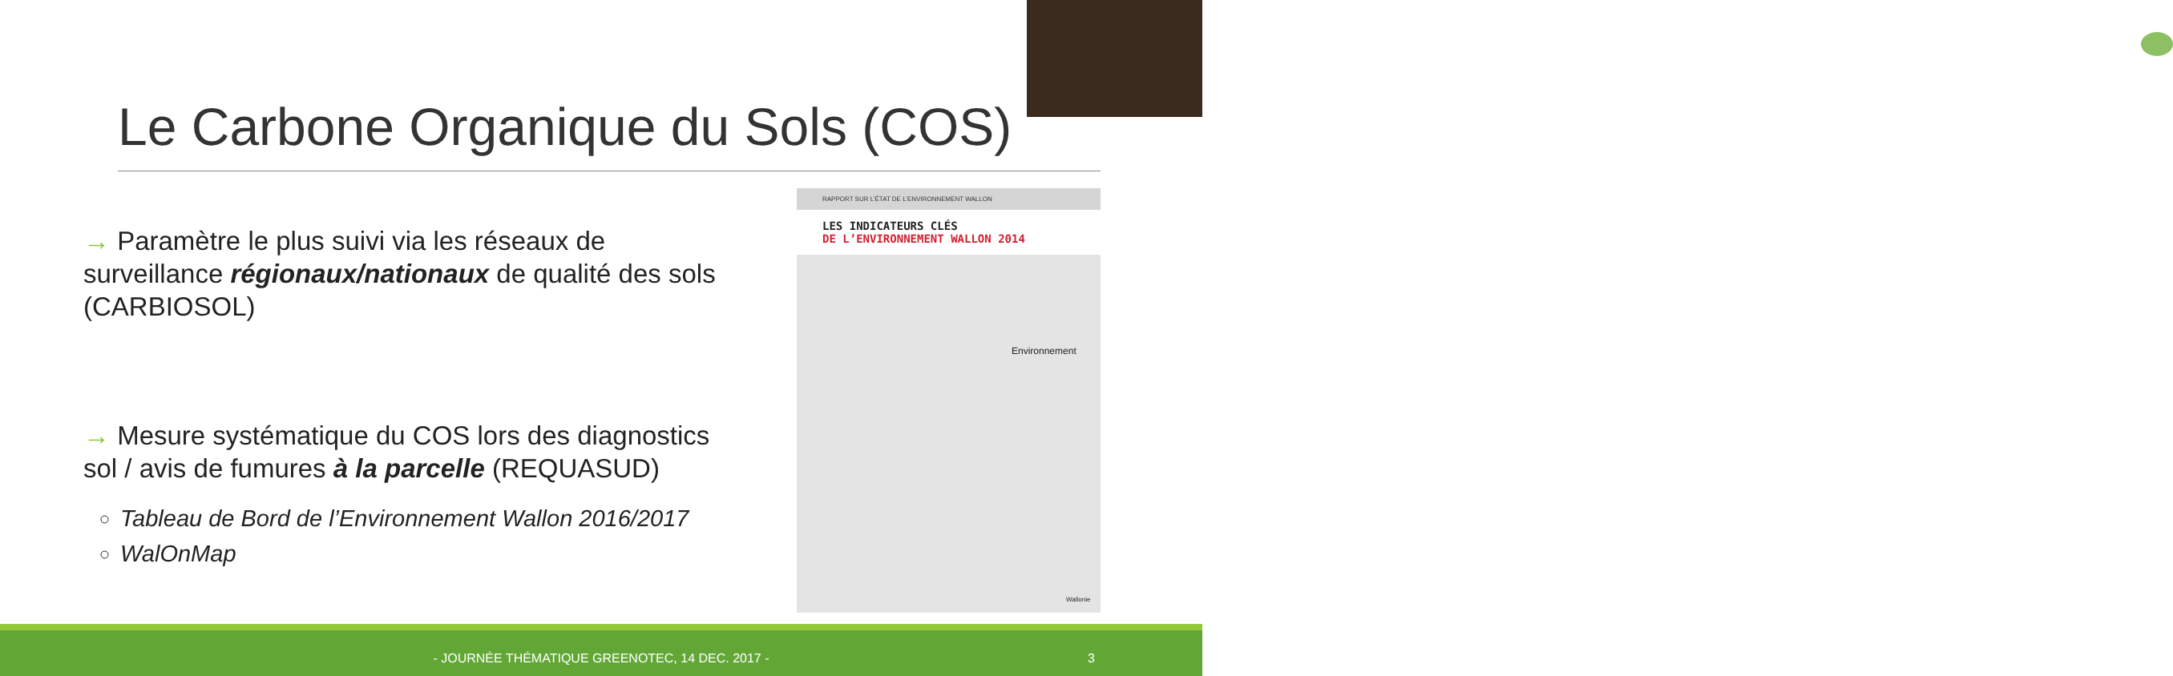Le Carbone Organique du Sols (COS)
→ Paramètre le plus suivi via les réseaux de surveillance régionaux/nationaux de qualité des sols (CARBIOSOL)
→ Mesure systématique du COS lors des diagnostics sol / avis de fumures à la parcelle (REQUASUD)
Tableau de Bord de l’Environnement Wallon 2016/2017
WalOnMap
RAPPORT SUR L’ÉTAT DE L’ENVIRONNEMENT WALLON
LES INDICATEURS CLÉS
DE L’ENVIRONNEMENT WALLON 2014
Environnement
Wallonie
- JOURNÉE THÉMATIQUE GREENOTEC, 14 DEC. 2017 - 3